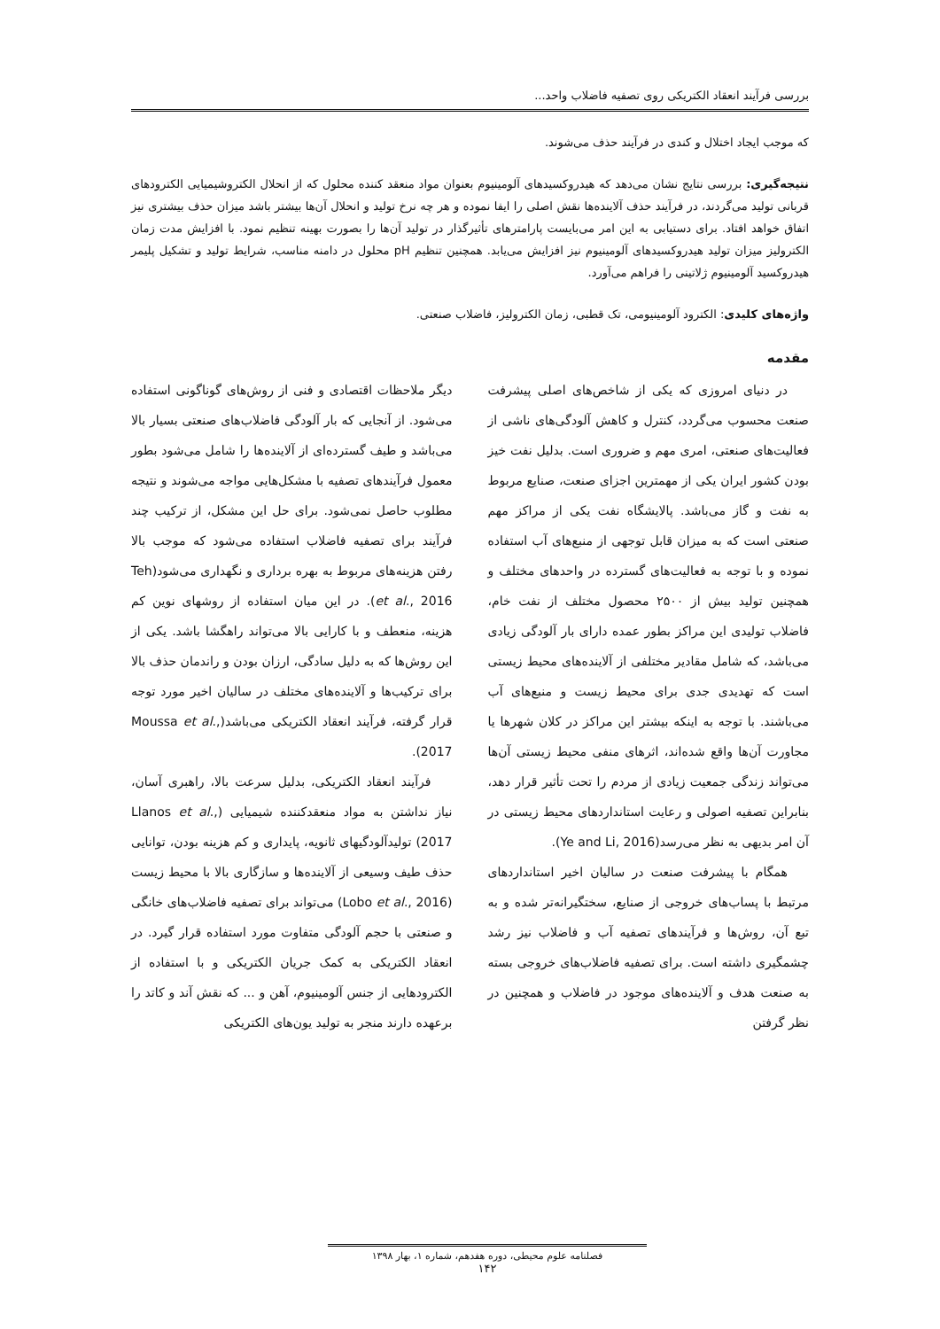بررسی فرآیند انعقاد الکتریکی روی تصفیه فاضلاب واحد...
که موجب ایجاد اختلال و کندی در فرآیند حذف می‌شوند.
نتیجه‌گیری: بررسی نتایج نشان می‌دهد که هیدروکسیدهای آلومینیوم بعنوان مواد منعقد کننده محلول که از انحلال الکتروشیمیایی الکترودهای قربانی تولید می‌گردند، در فرآیند حذف آلاینده‌ها نقش اصلی را ایفا نموده و هر چه نرخ تولید و انحلال آن‌ها بیشتر باشد میزان حذف بیشتری نیز اتفاق خواهد افتاد. برای دستیابی به این امر می‌بایست پارامترهای تأثیرگذار در تولید آن‌ها را بصورت بهینه تنظیم نمود. با افزایش مدت زمان الکترولیز میزان تولید هیدروکسیدهای آلومینیوم نیز افزایش می‌یابد. همچنین تنظیم pH محلول در دامنه مناسب، شرایط تولید و تشکیل پلیمر هیدروکسید آلومینیوم ژلاتینی را فراهم می‌آورد.
واژه‌های کلیدی: الکترود آلومینیومی، تک قطبی، زمان الکترولیز، فاضلاب صنعتی.
مقدمه
در دنیای امروزی که یکی از شاخص‌های اصلی پیشرفت صنعت محسوب می‌گردد، کنترل و کاهش آلودگی‌های ناشی از فعالیت‌های صنعتی، امری مهم و ضروری است. بدلیل نفت خیز بودن کشور ایران یکی از مهمترین اجزای صنعت، صنایع مربوط به نفت و گاز می‌باشد. پالایشگاه نفت یکی از مراکز مهم صنعتی است که به میزان قابل توجهی از منبع‌های آب استفاده نموده و با توجه به فعالیت‌های گسترده در واحدهای مختلف و همچنین تولید بیش از ۲۵۰۰ محصول مختلف از نفت خام، فاضلاب تولیدی این مراکز بطور عمده دارای بار آلودگی زیادی می‌باشد، که شامل مقادیر مختلفی از آلاینده‌های محیط زیستی است که تهدیدی جدی برای محیط زیست و منبع‌های آب می‌باشند. با توجه به اینکه بیشتر این مراکز در کلان شهرها یا مجاورت آن‌ها واقع شده‌اند، اثرهای منفی محیط زیستی آن‌ها می‌تواند زندگی جمعیت زیادی از مردم را تحت تأثیر قرار دهد، بنابراین تصفیه اصولی و رعایت استانداردهای محیط زیستی در آن امر بدیهی به نظر می‌رسد(Ye and Li, 2016).
همگام با پیشرفت صنعت در سالیان اخیر استانداردهای مرتبط با پساب‌های خروجی از صنایع، سختگیرانه‌تر شده و به تبع آن، روش‌ها و فرآیندهای تصفیه آب و فاضلاب نیز رشد چشمگیری داشته است. برای تصفیه فاضلاب‌های خروجی بسته به صنعت هدف و آلاینده‌های موجود در فاضلاب و همچنین در نظر گرفتن
دیگر ملاحظات اقتصادی و فنی از روش‌های گوناگونی استفاده می‌شود. از آنجایی که بار آلودگی فاضلاب‌های صنعتی بسیار بالا می‌باشد و طیف گسترده‌ای از آلاینده‌ها را شامل می‌شود بطور معمول فرآیندهای تصفیه با مشکل‌هایی مواجه می‌شوند و نتیجه مطلوب حاصل نمی‌شود. برای حل این مشکل، از ترکیب چند فرآیند برای تصفیه فاضلاب استفاده می‌شود که موجب بالا رفتن هزینه‌های مربوط به بهره برداری و نگهداری می‌شود(Teh et al., 2016). در این میان استفاده از روشهای نوین کم هزینه، منعطف و با کارایی بالا می‌تواند راهگشا باشد. یکی از این روش‌ها که به دلیل سادگی، ارزان بودن و راندمان حذف بالا برای ترکیب‌ها و آلاینده‌های مختلف در سالیان اخیر مورد توجه قرار گرفته، فرآیند انعقاد الکتریکی می‌باشد(Moussa et al., 2017).
فرآیند انعقاد الکتریکی، بدلیل سرعت بالا، راهبری آسان، نیاز نداشتن به مواد منعقدکننده شیمیایی (Llanos et al., 2017) تولیدآلودگیهای ثانویه، پایداری و کم هزینه بودن، توانایی حذف طیف وسیعی از آلاینده‌ها و سازگاری بالا با محیط زیست (Lobo et al., 2016) می‌تواند برای تصفیه فاضلاب‌های خانگی و صنعتی با حجم آلودگی متفاوت مورد استفاده قرار گیرد. در انعقاد الکتریکی به کمک جریان الکتریکی و با استفاده از الکترودهایی از جنس آلومینیوم، آهن و ... که نقش آند و کاتد را برعهده دارند منجر به تولید یون‌های الکتریکی
فصلنامه علوم محیطی، دوره هفدهم، شماره ۱، بهار ۱۳۹۸
۱۴۲